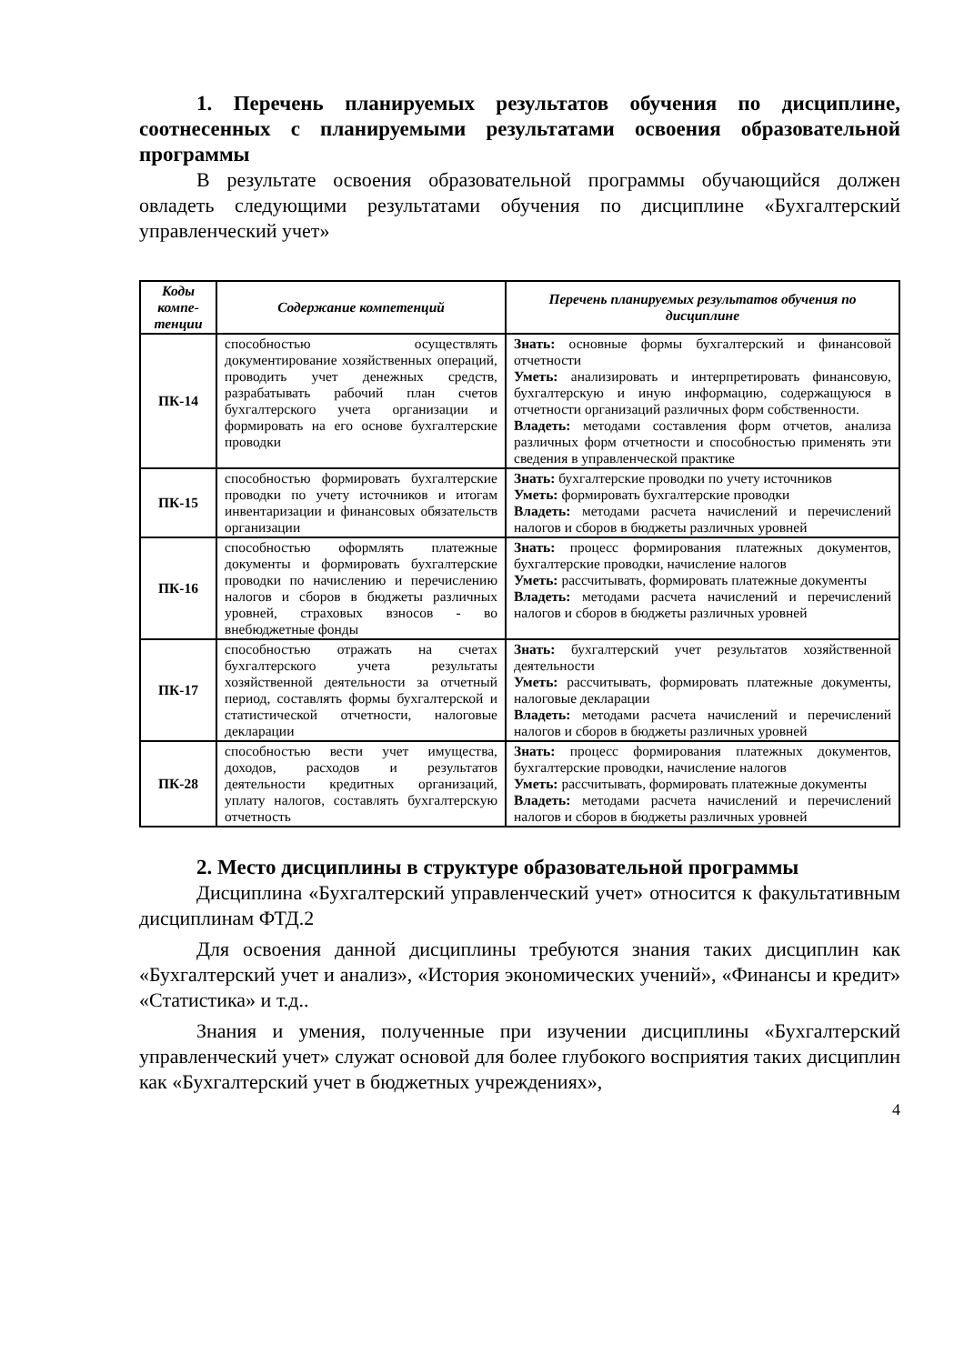1. Перечень планируемых результатов обучения по дисциплине, соотнесенных с планируемыми результатами освоения образовательной программы
В результате освоения образовательной программы обучающийся должен овладеть следующими результатами обучения по дисциплине «Бухгалтерский управленческий учет»
| Коды компе-тенции | Содержание компетенций | Перечень планируемых результатов обучения по дисциплине |
| --- | --- | --- |
| ПК-14 | способностью осуществлять документирование хозяйственных операций, проводить учет денежных средств, разрабатывать рабочий план счетов бухгалтерского учета организации и формировать на его основе бухгалтерские проводки | Знать: основные формы бухгалтерский и финансовой отчетности Уметь: анализировать и интерпретировать финансовую, бухгалтерскую и иную информацию, содержащуюся в отчетности организаций различных форм собственности. Владеть: методами составления форм отчетов, анализа различных форм отчетности и способностью применять эти сведения в управленческой практике |
| ПК-15 | способностью формировать бухгалтерские проводки по учету источников и итогам инвентаризации и финансовых обязательств организации | Знать: бухгалтерские проводки по учету источников Уметь: формировать бухгалтерские проводки Владеть: методами расчета начислений и перечислений налогов и сборов в бюджеты различных уровней |
| ПК-16 | способностью оформлять платежные документы и формировать бухгалтерские проводки по начислению и перечислению налогов и сборов в бюджеты различных уровней, страховых взносов - во внебюджетные фонды | Знать: процесс формирования платежных документов, бухгалтерские проводки, начисление налогов Уметь: рассчитывать, формировать платежные документы Владеть: методами расчета начислений и перечислений налогов и сборов в бюджеты различных уровней |
| ПК-17 | способностью отражать на счетах бухгалтерского учета результаты хозяйственной деятельности за отчетный период, составлять формы бухгалтерской и статистической отчетности, налоговые декларации | Знать: бухгалтерский учет результатов хозяйственной деятельности Уметь: рассчитывать, формировать платежные документы, налоговые декларации Владеть: методами расчета начислений и перечислений налогов и сборов в бюджеты различных уровней |
| ПК-28 | способностью вести учет имущества, доходов, расходов и результатов деятельности кредитных организаций, уплату налогов, составлять бухгалтерскую отчетность | Знать: процесс формирования платежных документов, бухгалтерские проводки, начисление налогов Уметь: рассчитывать, формировать платежные документы Владеть: методами расчета начислений и перечислений налогов и сборов в бюджеты различных уровней |
2. Место дисциплины в структуре образовательной программы
Дисциплина «Бухгалтерский управленческий учет» относится к факультативным дисциплинам ФТД.2
Для освоения данной дисциплины требуются знания таких дисциплин как «Бухгалтерский учет и анализ», «История экономических учений», «Финансы и кредит» «Статистика» и т.д..
Знания и умения, полученные при изучении дисциплины «Бухгалтерский управленческий учет» служат основой для более глубокого восприятия таких дисциплин как «Бухгалтерский учет в бюджетных учреждениях»,
4